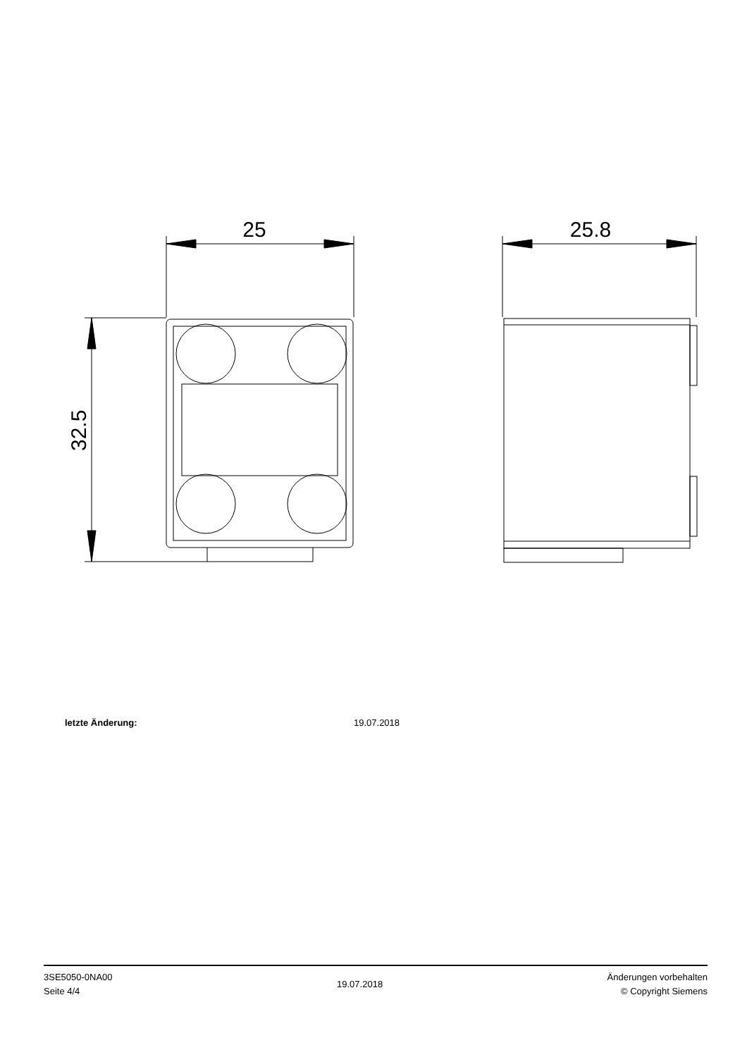25
32.5
25.8
letzte Änderung: 19.07.2018
3SE5050-0NA00
Seite 4/4
19.07.2018
Änderungen vorbehalten
© Copyright Siemens